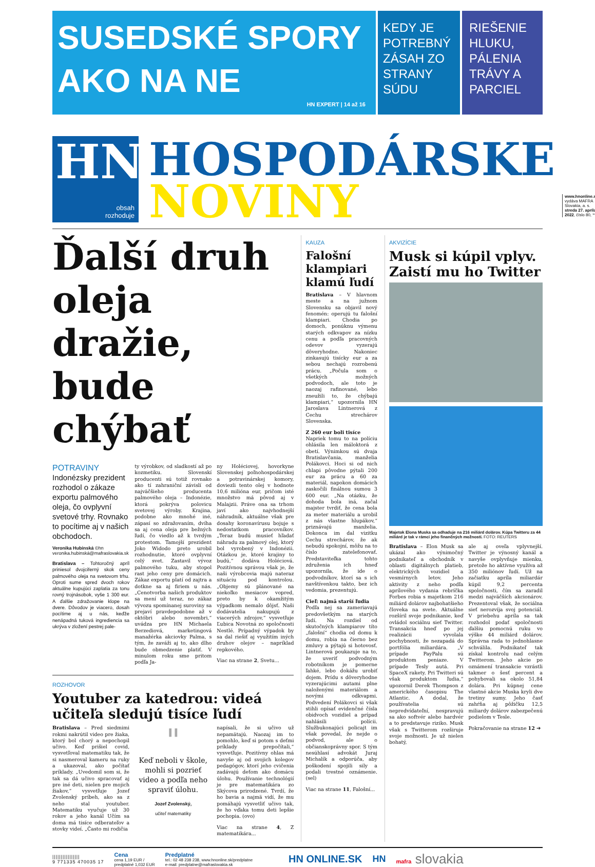SUSEDSKÉ SPORY
AKO NA NE
HN EXPERT | 14 až 16
KEDY JE POTREBNÝ ZÁSAH ZO STRANY SÚDU
RIEŠENIE HLUKU, PÁLENIA TRÁVY A PARCIEL
HN
obsah
rozhoduje
HOSPODÁRSKE
NOVINY
www.hnonline.sk
vydáva MAFRA Slovakia, a. s.
streda 27. apríla 2022, číslo 80, **
Ďalší druh oleja dražie, bude chýbať
POTRAVINY
Indonézsky prezident rozhodol o zákaze exportu palmového oleja, čo ovplyvní svetové trhy. Rovnako to pocítime aj v našich obchodoch.
Veronika Hubinská ©hn
veronika.hubinská@mafraslovakia.sk
Bratislava – Tohtoročný apríl priniesol dvojciferný skok ceny palmového oleja na svetovom trhu. Oproti sume spred dvoch rokov aktuálne kupujúci zaplatia za tonu rovný trojnásobok, vyše 1 300 eur. A ďalšie zdražovanie klope na dvere. Dôvodov je viacero, dosah pocítime aj u nás, keďže nenápadná tuková ingrediencia sa ukrýva v zložení pestrej pale-
ty výrobkov, od sladkostí až po kozmetiku. Slovenskí producenti sú totiž rovnako ako tí zahraniční závislí od najväčšieho producenta palmového oleja – Indonézie, ktorá pokrýva polovicu svetovej výroby. Krajina, podobne ako mnohé iné, zápasí so zdražovaním, dvíha sa aj cena oleja pre bežných ľudí, čo viedlo až k tvrdým protestom. Tamojší prezident Joko Widodo preto urobil rozhodnutie, ktoré ovplyvní celý svet. Zastavil vývoz palmového tuku, aby stopol rast jeho ceny pre domácich. Zákaz exportu platí od zajtra a dotkne sa aj firiem u nás. „Cenotvorba našich produktov sa mení už teraz, no zákaz vývozu spomínanej suroviny sa prejaví pravdepodobne až v októbri alebo novembri,“ uvádza pre HN Michaela Berzediová, marketingová manažérka akciovky Palma, s tým, že zaváži aj to, ako dlho bude obmedzenie platiť. V minulom roku sme pritom podľa Ja-
ny Holéciovej, hovorkyne Slovenskej poľnohospodárskej a potravinárskej komory, doviezli tento olej v hodnote 10,6 milióna eur, pričom isté množstvo má pôvod aj v Malajzii. Práve ona sa trhom javí ako najvhodnejší náhradník, aktuálne však pre dosahy koronavírusu bojuje s nedostatkom pracovníkov. „Teraz budú musieť hľadať náhradu za palmový olej, ktorý bol vyrobený v Indonézii. Otázkou je, ktoré krajiny to budú,“ dodáva Holéciová. Pozitívnou správou však je, že naši výrobcovia majú nateraz situáciu pod kontrolou. „Objemy sú plánované na niekoľko mesiacov vopred, preto by k okamžitým výpadkom nemalo dôjsť. Naši dodávatelia nakupujú z viacerých zdrojov,“ vysvetľuje Ľubica Novotná zo spoločnosti Nestlé. Prípadný výpadok by sa dal riešiť aj využitím iných druhov olejov – napríklad repkového.
Viac na strane 2, Svetu...
ROZHOVOR
Youtuber za katedrou: videá učiteľa sledujú tisíce ľudí
Bratislava – Pred siedmimi rokmi nakrútil video pre žiaka, ktorý bol chorý a nepochopil učivo. Keď prišiel covid, vysvetľoval matematiku tak, že si nasmeroval kameru na ruky a ukazoval, ako počítať príklady. „Uvedomil som si, že tak sa dá učivo spracovať aj pre iné deti, nielen pre mojich žiakov,“ vysvetľuje Jozef Zvolenský príbeh, ako sa z neho stal youtuber. Matematiku vyučuje už 30 rokov a jeho kanál Učím sa doma má tisíce odberateľov a stovky videí. „Často mi rodičia
"
Keď neboli v škole, mohli si pozrieť video a podľa neho spraviť úlohu.
Jozef Zvolenský,
učiteľ matematiky
napísali, že si učivo už nepamätajú. Naozaj im to pomohlo, keď si potom s deťmi príklady prepočítali,“ vysvetľuje. Pozitívny ohlas má navyše aj od svojich kolegov pedagógov, ktorí jeho cvičenia zadávajú deťom ako domácu úlohu. Používanie technológií je pre matematikára zo Skýcova prirodzené. Tvrdí, že ho bavia a najmä vidí, že mu pomáhajú vysvetliť učivo tak, že ho vďaka tomu deti lepšie pochopia. (ovo)
Viac na strane 4, Z matematikára...
KAUZA
Falošní klampiari klamú ľudí
Bratislava – V hlavnom meste a na južnom Slovensku sa objavil nový fenomén: operujú tu falošní klampiari. Chodia po domoch, ponúknu výmenu starých odkvapov za nízku cenu a podľa pracovných odevov vyzerajú dôveryhodne. Nakoniec zinkasujú tisícky eur a za sebou nechajú rozrobenú prácu. „Počula som o všetkých možných podvodoch, ale toto je naozaj rafinované, lebo zneužili to, že chýbajú klampiari,“ upozornila HN Jaroslava Lintnerová z Cechu strechárov Slovenska.
Z 260 eur boli tisíce
Napriek tomu to na políciu ohlásila len máloktorá z obetí. Výnimkou sú dvaja Bratislavčania, manželia Polákovci. Hoci si od nich chlapi pôvodne pýtali 200 eur za prácu a 60 za materiál, napokon domácich zaskočili finálnou sumou 3 600 eur. „Na otázku, že dohoda bola iná, začal majster tvrdiť, že cena bola za meter materiálu a urobil z nás vlastne hlupákov,“ priznávajú manželia. Dokonca im dal vizitku Cechu strechárov, že ak nebudú spokojní, môžu na to číslo zatelefonovať. Predstaviteľka tohto združenia ich hneď upozornila, že ide o podvodníkov, ktorí sa s ich navštívenkou takto, bez ich vedomia, prezentujú.
Cieľ: najmä starší ľudia
Podľa nej sa zameriavajú predovšetkým na starých ľudí. Na rozdiel od skutočných klampiarov títo „falošní“ chodia od domu k domu, robia na čierno bez zmluvy a pýtajú si hotovosť. Lintnerová poukazuje na to, že uveriť podvodným robotníkom je pomerne ľahké, lebo dokážu urobiť dojem. Prídu s dôveryhodne vyzerajúcimi autami plne naloženými materiálom a novými odkvapmi. Podvedení Polákovci si však stihli opísať evidenčné čísla obidvoch vozidiel a prípad nahlásili polícii. Službukonajúci policajt im však povedal, že nejde o podvod, ale o občianskoprávny spor. S tým nesúhlasí advokát Juraj Michalík a odporúča, aby poškodení spojili sily a podali trestné oznámenie. (sel)
Viac na strane 11, Falošní...
AKVIZÍCIE
Musk si kúpil vplyv. Zaistí mu ho Twitter
Majetok Elona Muska sa odhaduje na 216 miliárd dolárov. Kúpa Twitteru za 44 miliárd je tak v rámci jeho finančných možností. FOTO: REUTERS
Bratislava – Elon Musk sa ukázal ako výnimočný podnikateľ a obchodník v oblasti digitálnych platieb, elektrických vozidiel a vesmírnych letov. Jeho aktivity z neho podľa aprílového vydania rebríčka Forbes robia s majetkom 216 miliárd dolárov najbohatšieho človeka na svete. Aktuálne rozšíril svoje podnikanie, keď ovládol sociálnu sieť Twitter. Transakcia hneď po jej realizácii vyvolala pochybnosti, že nezapadá do portfólia miliardára. „V prípade PayPalu sú produktom peniaze. V prípade Tesly autá. Pri SpaceX rakety. Pri Twitteri sú však produktom ľudia,“ upozornil Derek Thompson z amerického časopisu The Atlantic. A dodal, že používatelia sú nepredvídateľní, nespravujú sa ako softvér alebo hardvér a to predstavuje riziko. Musk však s Twitterom rozširuje svoje možnosti. Je už nielen bohatý,
ale aj oveľa vplyvnejší. Twitter je výnosný kanál a navyše ovplyvňuje mienku, pretože ho aktívne využíva až 350 miliónov ľudí. Už na začiatku apríla miliardár kúpil 9,2 percenta spoločnosti, čím sa zaradil medzi najväčších akcionárov. Prezentoval však, že sociálna sieť nerozvíja svoj potenciál. V priebehu apríla sa tak rozhodol podať spoločnosti ďalšiu pomocnú ruku vo výške 44 miliárd dolárov. Správna rada to jednohlasne schválila. Podnikateľ tak získal kontrolu nad celým Twitterom. Jeho akcie po oznámení transakcie vzrástli takmer o šesť percent a pohybovali sa okolo 51,84 dolára. Pri kúpnej cene vlastné akcie Muska kryli dve tretiny sumy. Jeho časť zahŕňa aj pôžičku 12,5 miliardy dolárov zabezpečenú podielom v Tesle.
Pokračovanie na strane 12 ➔
||||||||||||||||
9 771335 470035 17
Cena
cena 1,19 EUR /
predplatné 1,032 EUR
Predplatné
tel.: 02 48 238 238, www.hnonline.sk/predplatne
e-mail: predplatne@mafraslovakia.sk
HN ONLINE.SK HN
mafra slovakia